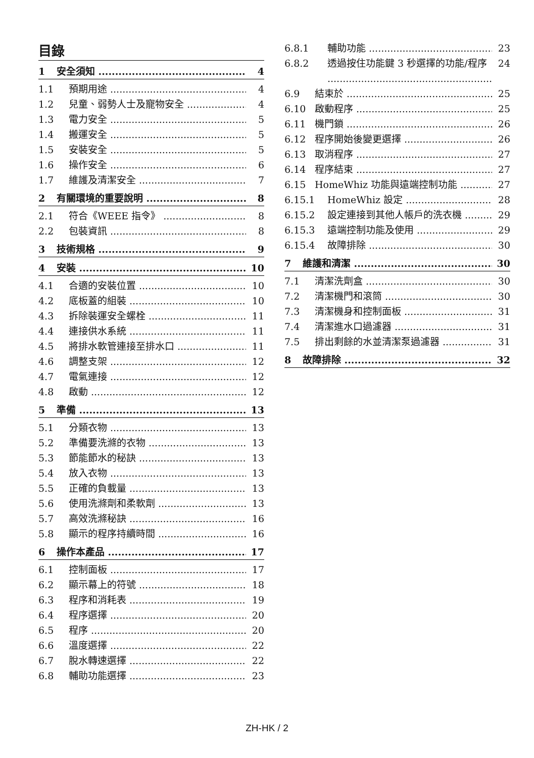目錄
1 安全須知 4
1.1 預期用途 4
1.2 兒童、弱勢人士及寵物安全 4
1.3 電力安全 5
1.4 搬運安全 5
1.5 安裝安全 5
1.6 操作安全 6
1.7 維護及清潔安全 7
2 有關環境的重要說明 8
2.1 符合《WEEE 指令》 8
2.2 包裝資訊 8
3 技術規格 9
4 安裝 10
4.1 合適的安裝位置 10
4.2 底板蓋的組裝 10
4.3 拆除裝運安全螺栓 11
4.4 連接供水系統 11
4.5 將排水軟管連接至排水口 11
4.6 調整支架 12
4.7 電氣連接 12
4.8 啟動 12
5 準備 13
5.1 分類衣物 13
5.2 準備要洗滌的衣物 13
5.3 節能節水的秘訣 13
5.4 放入衣物 13
5.5 正確的負載量 13
5.6 使用洗滌劑和柔軟劑 13
5.7 高效洗滌秘訣 16
5.8 顯示的程序持續時間 16
6 操作本產品 17
6.1 控制面板 17
6.2 顯示幕上的符號 18
6.3 程序和消耗表 19
6.4 程序選擇 20
6.5 程序 20
6.6 溫度選擇 22
6.7 脫水轉速選擇 22
6.8 輔助功能選擇 23
6.8.1 輔助功能 23
6.8.2 透過按住功能鍵 3 秒選擇的功能/程序 24
6.9 結束於 25
6.10 啟動程序 25
6.11 機門鎖 26
6.12 程序開始後變更選擇 26
6.13 取消程序 27
6.14 程序結束 27
6.15 HomeWhiz 功能與遠端控制功能 27
6.15.1 HomeWhiz 設定 28
6.15.2 設定連接到其他人帳戶的洗衣機 29
6.15.3 遠端控制功能及使用 29
6.15.4 故障排除 30
7 維護和清潔 30
7.1 清潔洗劑盒 30
7.2 清潔機門和滾筒 30
7.3 清潔機身和控制面板 31
7.4 清潔進水口過濾器 31
7.5 排出剩餘的水並清潔泵過濾器 31
8 故障排除 32
ZH-HK / 2